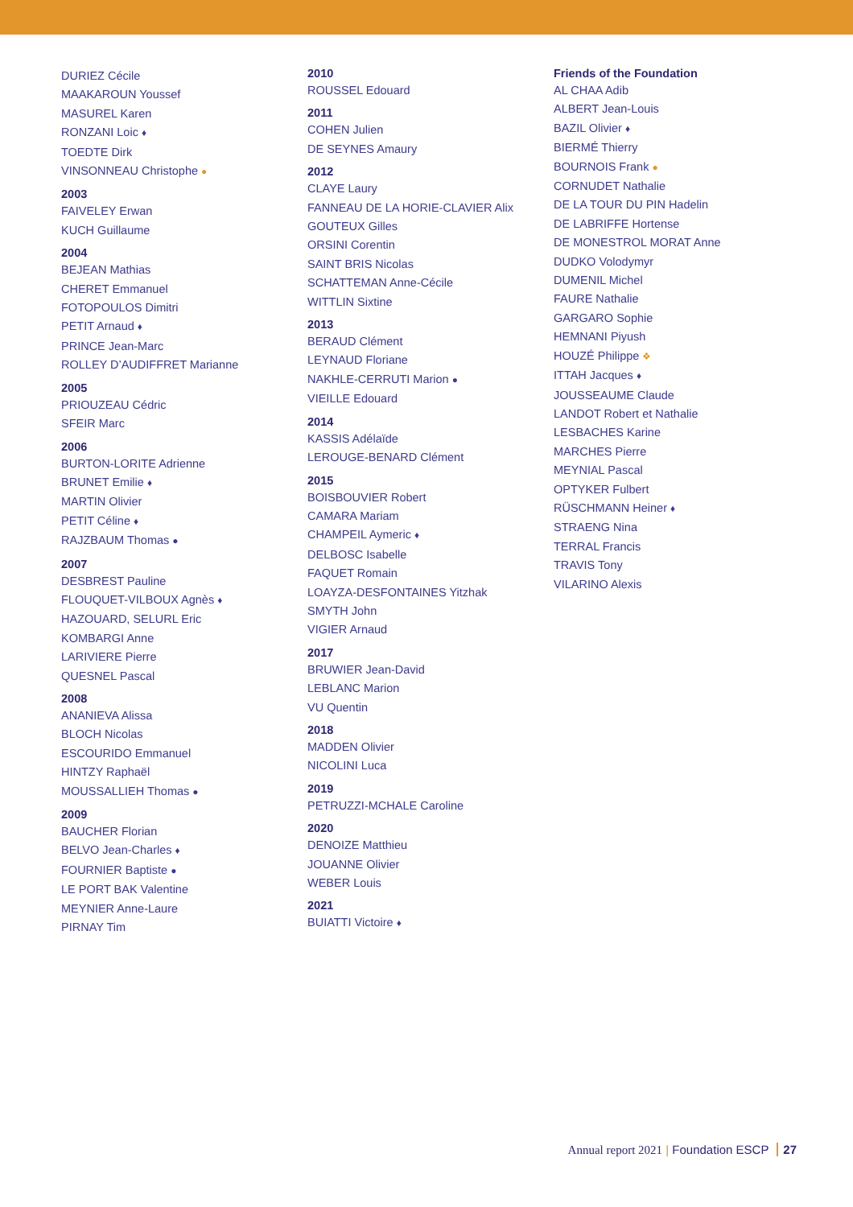DURIEZ Cécile
MAAKAROUN Youssef
MASUREL Karen
RONZANI Loic ♦
TOEDTE Dirk
VINSONNEAU Christophe ●
2003
FAIVELEY Erwan
KUCH Guillaume
2004
BEJEAN Mathias
CHERET Emmanuel
FOTOPOULOS Dimitri
PETIT Arnaud ♦
PRINCE Jean-Marc
ROLLEY D’AUDIFFRET Marianne
2005
PRIOUZEAU Cédric
SFEIR Marc
2006
BURTON-LORITE Adrienne
BRUNET Emilie ♦
MARTIN Olivier
PETIT Céline ♦
RAJZBAUM Thomas ●
2007
DESBREST Pauline
FLOUQUET-VILBOUX Agnès ♦
HAZOUARD, SELURL Eric
KOMBARGI Anne
LARIVIERE Pierre
QUESNEL Pascal
2008
ANANIEVA Alissa
BLOCH Nicolas
ESCOURIDO Emmanuel
HINTZY Raphaël
MOUSSALLIEH Thomas ●
2009
BAUCHER Florian
BELVO Jean-Charles ♦
FOURNIER Baptiste ●
LE PORT BAK Valentine
MEYNIER Anne-Laure
PIRNAY Tim
2010
ROUSSEL Edouard
2011
COHEN Julien
DE SEYNES Amaury
2012
CLAYE Laury
FANNEAU DE LA HORIE-CLAVIER Alix
GOUTEUX Gilles
ORSINI Corentin
SAINT BRIS Nicolas
SCHATTEMAN Anne-Cécile
WITTLIN Sixtine
2013
BERAUD Clément
LEYNAUD Floriane
NAKHLE-CERRUTI Marion ●
VIEILLE Edouard
2014
KASSIS Adélaïde
LEROUGE-BENARD Clément
2015
BOISBOUVIER Robert
CAMARA Mariam
CHAMPEIL Aymeric ♦
DELBOSC Isabelle
FAQUET Romain
LOAYZA-DESFONTAINES Yitzhak
SMYTH John
VIGIER Arnaud
2017
BRUWIER Jean-David
LEBLANC Marion
VU Quentin
2018
MADDEN Olivier
NICOLINI Luca
2019
PETRUZZI-MCHALE Caroline
2020
DENOIZE Matthieu
JOUANNE Olivier
WEBER Louis
2021
BUIATTI Victoire ♦
Friends of the Foundation
AL CHAA Adib
ALBERT Jean-Louis
BAZIL Olivier ♦
BIERMÉ Thierry
BOURNOIS Frank ●
CORNUDET Nathalie
DE LA TOUR DU PIN Hadelin
DE LABRIFFE Hortense
DE MONESTROL MORAT Anne
DUDKO Volodymyr
DUMENIL Michel
FAURE Nathalie
GARGARO Sophie
HEMNANI Piyush
HOUZÉ Philippe ❖
ITTAH Jacques ♦
JOUSSEAUME Claude
LANDOT Robert et Nathalie
LESBACHES Karine
MARCHES Pierre
MEYNIAL Pascal
OPTYKER Fulbert
RÜSCHMANN Heiner ♦
STRAENG Nina
TERRAL Francis
TRAVIS Tony
VILARINO Alexis
Annual report 2021 | Foundation ESCP 27